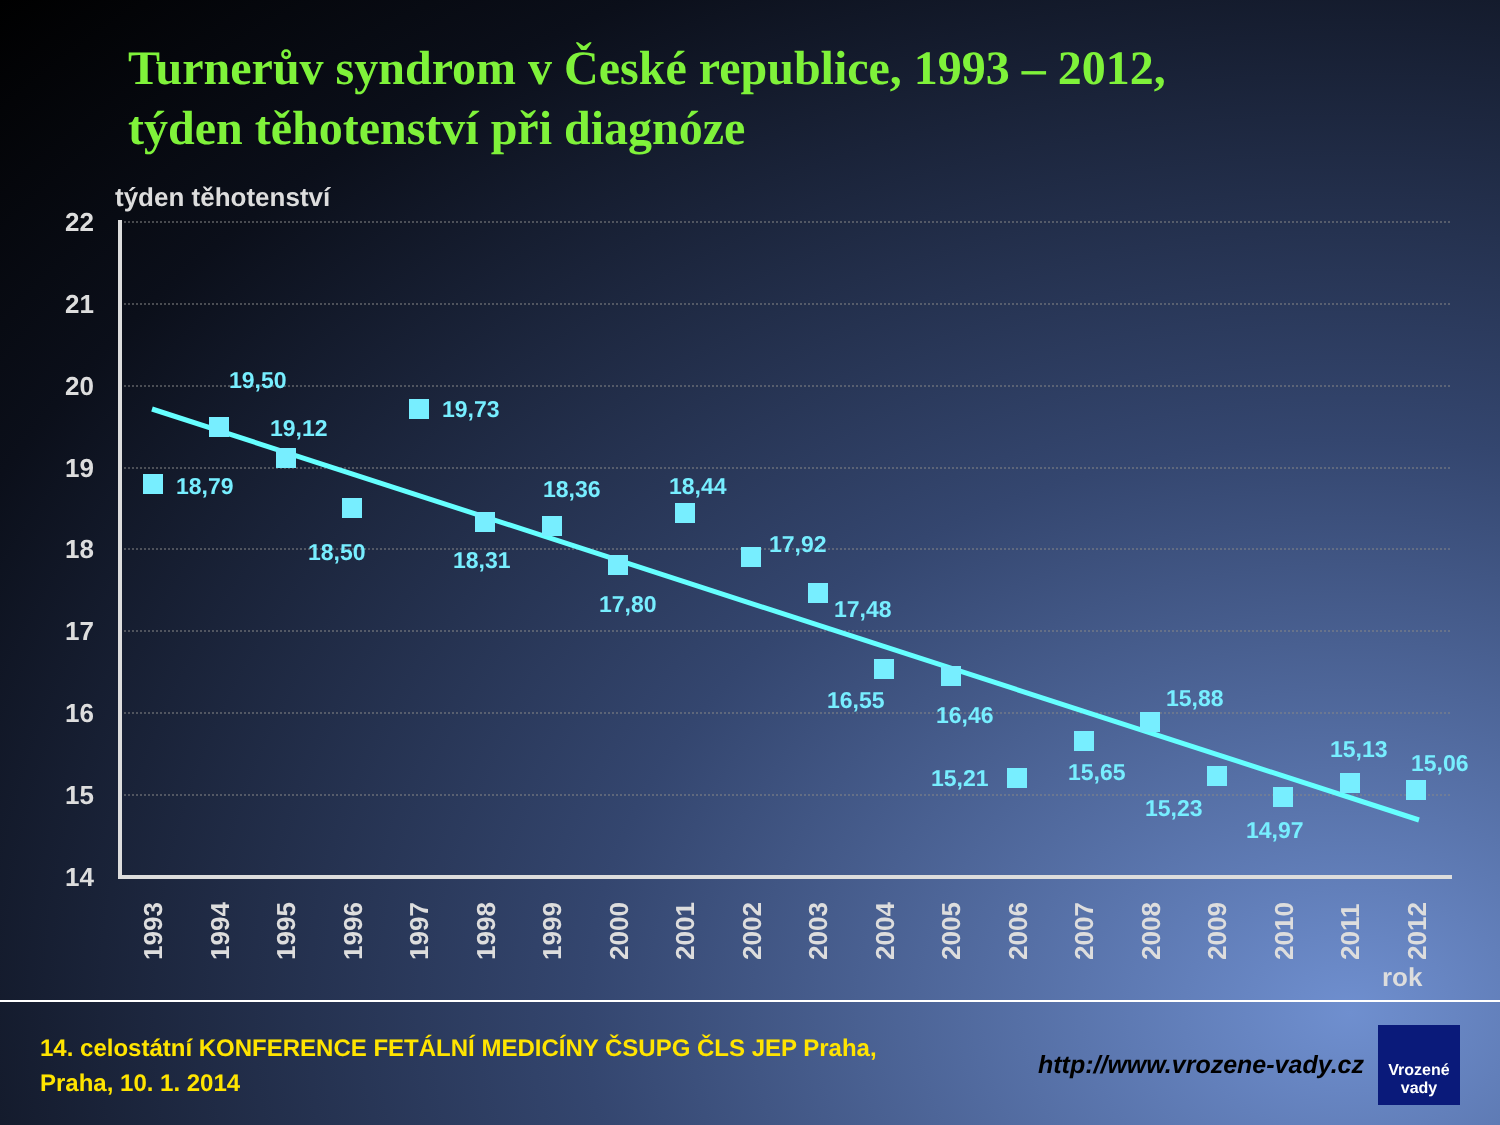Turnerův syndrom v České republice, 1993 – 2012,
týden těhotenství při diagnóze
týden těhotenství
22
21
20
19
18
17
16
15
14
18,79
19,50
19,12
18,50
19,73
18,31
18,36
17,80
18,44
17,92
17,48
16,55
16,46
15,21
15,65
15,88
15,23
14,97
15,13
15,06
1993
1994
1995
1996
1997
1998
1999
2000
2001
2002
2003
2004
2005
2006
2007
2008
2009
2010
2011
2012
rok
14. celostátní KONFERENCE FETÁLNÍ MEDICÍNY ČSUPG ČLS JEP Praha,
Praha, 10. 1. 2014
http://www.vrozene-vady.cz
Vrozené
vady